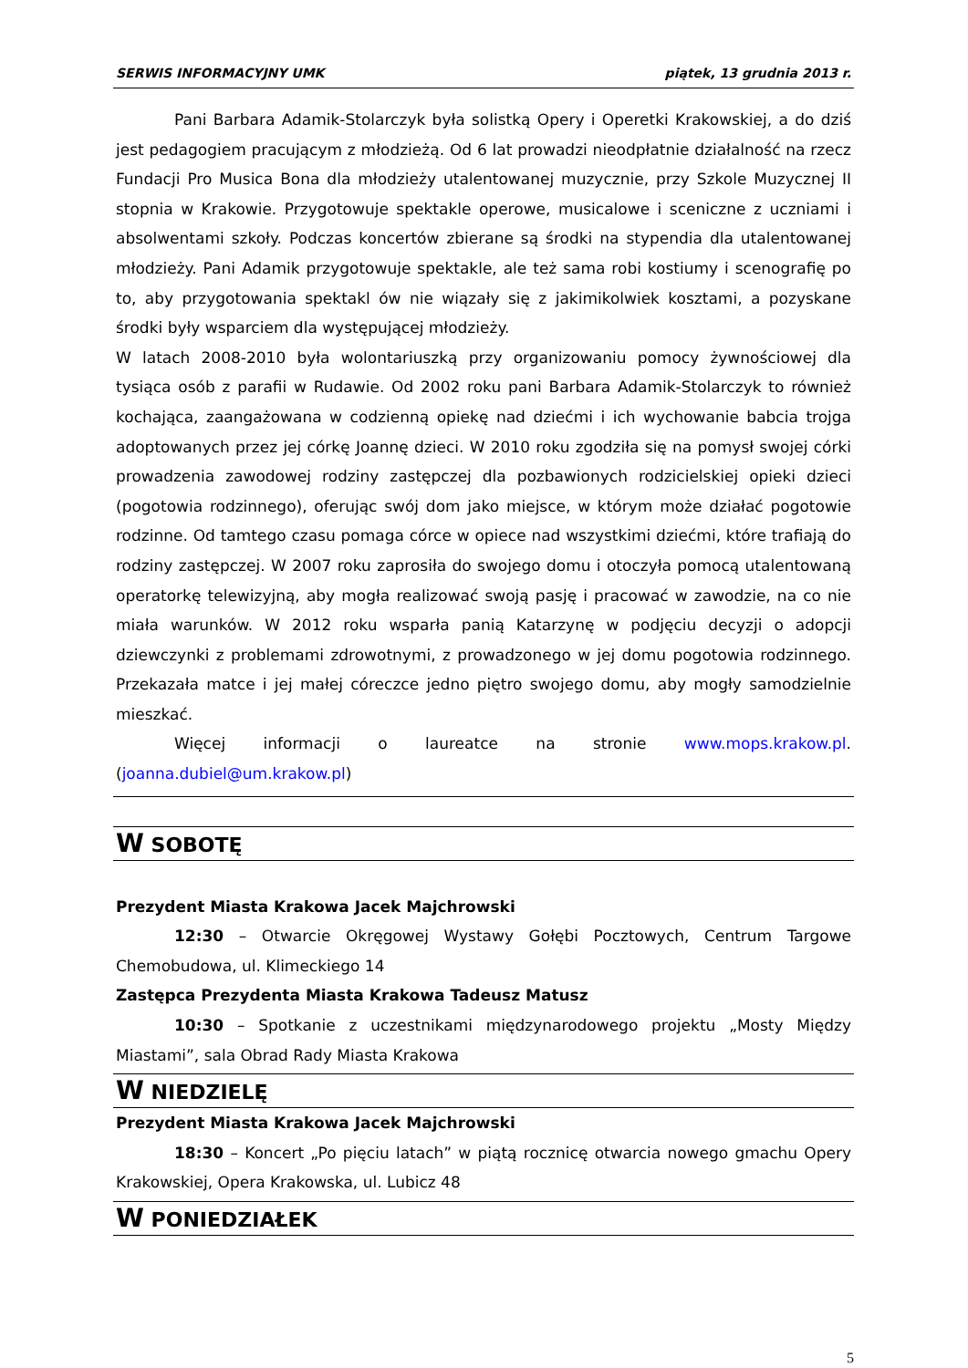SERWIS INFORMACYJNY UMK piątek, 13 grudnia 2013 r.
Pani Barbara Adamik-Stolarczyk była solistką Opery i Operetki Krakowskiej, a do dziś jest pedagogiem pracującym z młodzieżą. Od 6 lat prowadzi nieodpłatnie działalność na rzecz Fundacji Pro Musica Bona dla młodzieży utalentowanej muzycznie, przy Szkole Muzycznej II stopnia w Krakowie. Przygotowuje spektakle operowe, musicalowe i sceniczne z uczniami i absolwentami szkoły. Podczas koncertów zbierane są środki na stypendia dla utalentowanej młodzieży. Pani Adamik przygotowuje spektakle, ale też sama robi kostiumy i scenografię po to, aby przygotowania spektakl ów nie wiązały się z jakimikolwiek kosztami, a pozyskane środki były wsparciem dla występującej młodzieży.
W latach 2008-2010 była wolontariuszką przy organizowaniu pomocy żywnościowej dla tysiąca osób z parafii w Rudawie. Od 2002 roku pani Barbara Adamik-Stolarczyk to również kochająca, zaangażowana w codzienną opiekę nad dziećmi i ich wychowanie babcia trojga adoptowanych przez jej córkę Joannę dzieci. W 2010 roku zgodziła się na pomysł swojej córki prowadzenia zawodowej rodziny zastępczej dla pozbawionych rodzicielskiej opieki dzieci (pogotowia rodzinnego), oferując swój dom jako miejsce, w którym może działać pogotowie rodzinne. Od tamtego czasu pomaga córce w opiece nad wszystkimi dziećmi, które trafiają do rodziny zastępczej. W 2007 roku zaprosiła do swojego domu i otoczyła pomocą utalentowaną operatorkę telewizyjną, aby mogła realizować swoją pasję i pracować w zawodzie, na co nie miała warunków. W 2012 roku wsparła panią Katarzynę w podjęciu decyzji o adopcji dziewczynki z problemami zdrowotnymi, z prowadzonego w jej domu pogotowia rodzinnego. Przekazała matce i jej małej córeczce jedno piętro swojego domu, aby mogły samodzielnie mieszkać.
Więcej informacji o laureatce na stronie www.mops.krakow.pl. (joanna.dubiel@um.krakow.pl)
W SOBOTĘ
Prezydent Miasta Krakowa Jacek Majchrowski
12:30 – Otwarcie Okręgowej Wystawy Gołębi Pocztowych, Centrum Targowe Chemobudowa, ul. Klimeckiego 14
Zastępca Prezydenta Miasta Krakowa Tadeusz Matusz
10:30 – Spotkanie z uczestnikami międzynarodowego projektu „Mosty Między Miastami”, sala Obrad Rady Miasta Krakowa
W NIEDZIELĘ
Prezydent Miasta Krakowa Jacek Majchrowski
18:30 – Koncert „Po pięciu latach” w piątą rocznicę otwarcia nowego gmachu Opery Krakowskiej, Opera Krakowska, ul. Lubicz 48
W PONIEDZIAŁEK
5